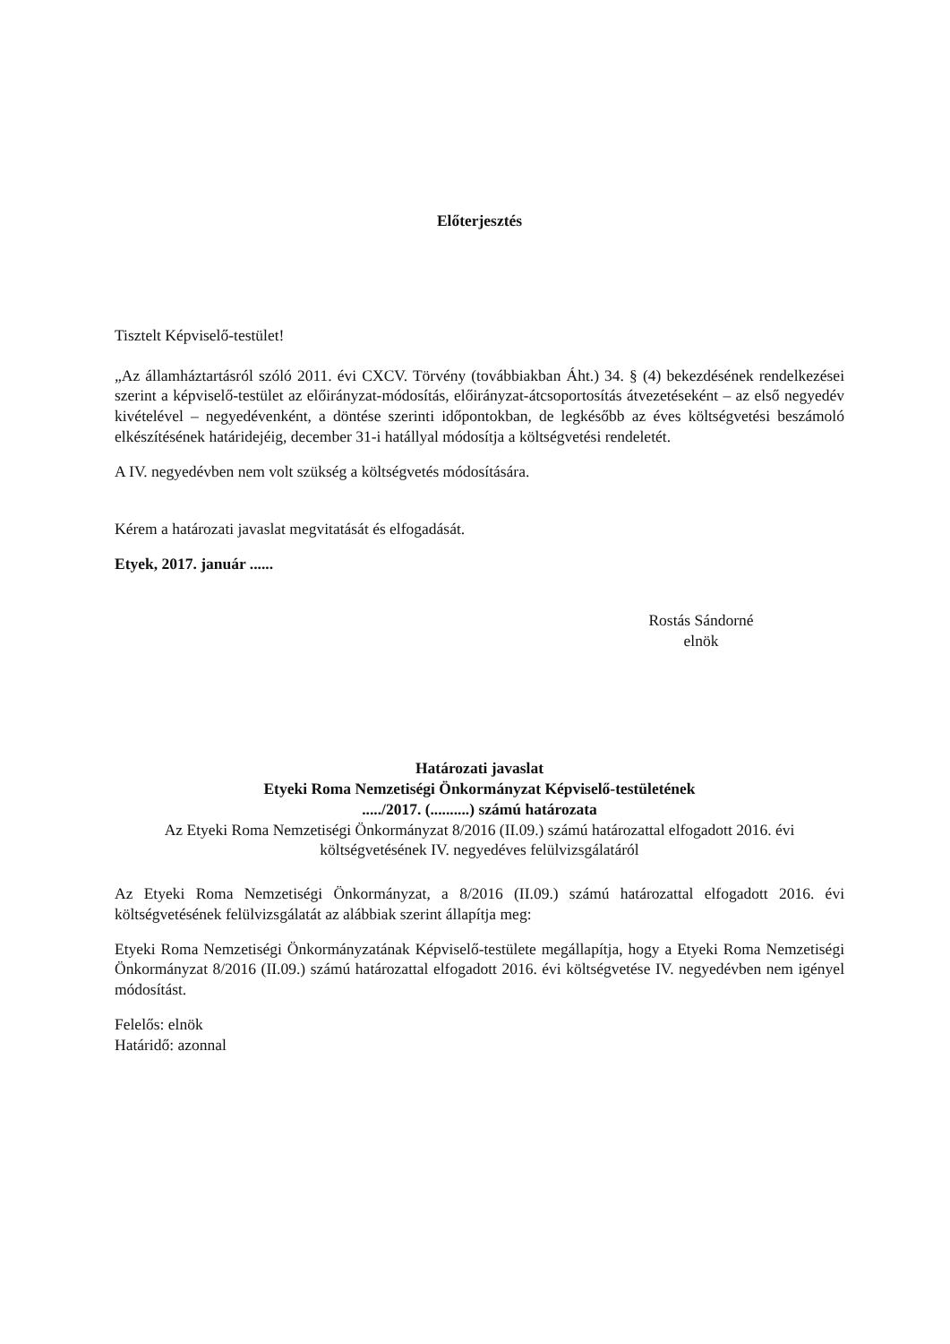Előterjesztés
Tisztelt Képviselő-testület!
„Az államháztartásról szóló 2011. évi CXCV. Törvény (továbbiakban Áht.) 34. § (4) bekezdésének rendelkezései szerint a képviselő-testület az előirányzat-módosítás, előirányzat-átcsoportosítás átvezetéseként – az első negyedév kivételével – negyedévenként, a döntése szerinti időpontokban, de legkésőbb az éves költségvetési beszámoló elkészítésének határidejéig, december 31-i hatállyal módosítja a költségvetési rendeletét.
A IV. negyedévben nem volt szükség a költségvetés módosítására.
Kérem a határozati javaslat megvitatását és elfogadását.
Etyek, 2017. január ......
Rostás Sándorné
elnök
Határozati javaslat
Etyeki Roma Nemzetiségi Önkormányzat Képviselő-testületének
...../2017. (..........) számú határozata
Az Etyeki Roma Nemzetiségi Önkormányzat 8/2016 (II.09.) számú határozattal elfogadott 2016. évi költségvetésének IV. negyedéves felülvizsgálatáról
Az Etyeki Roma Nemzetiségi Önkormányzat, a 8/2016 (II.09.) számú határozattal elfogadott 2016. évi költségvetésének felülvizsgálatát az alábbiak szerint állapítja meg:
Etyeki Roma Nemzetiségi Önkormányzatának Képviselő-testülete megállapítja, hogy a Etyeki Roma Nemzetiségi Önkormányzat 8/2016 (II.09.) számú határozattal elfogadott 2016. évi költségvetése IV. negyedévben nem igényel módosítást.
Felelős: elnök
Határidő: azonnal